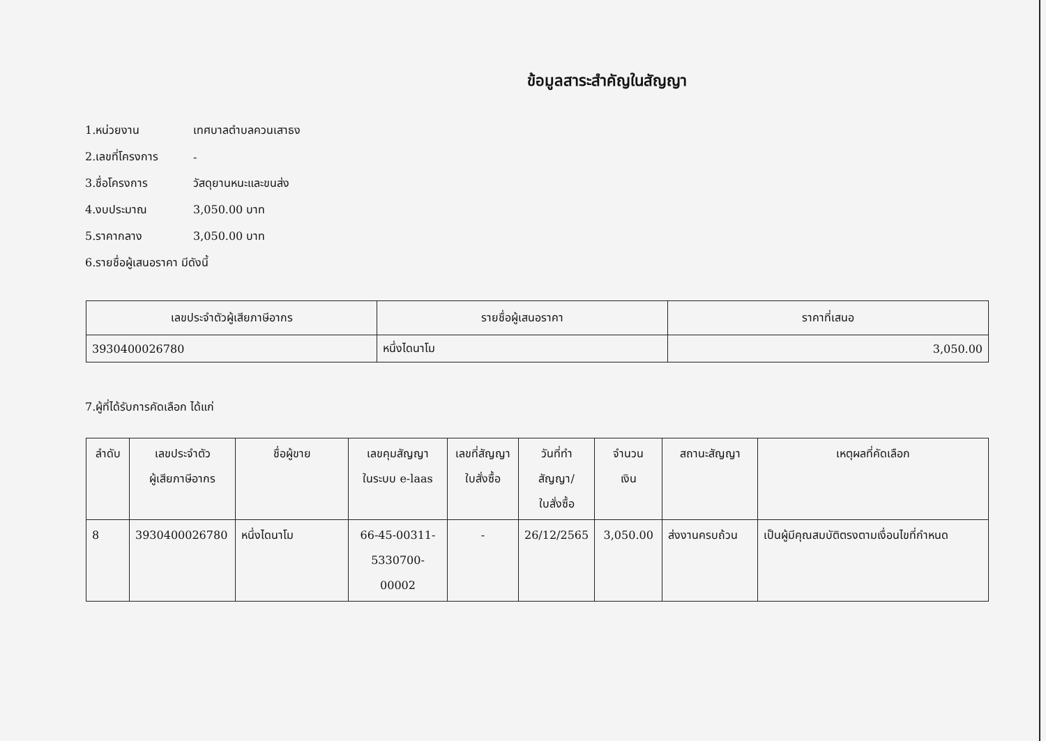ข้อมูลสาระสำคัญในสัญญา
1.หน่วยงาน เทศบาลตำบลควนเสาธง
2.เลขที่โครงการ -
3.ชื่อโครงการ วัสดุยานหนะและขนส่ง
4.งบประมาณ 3,050.00 บาท
5.ราคากลาง 3,050.00 บาท
6.รายชื่อผู้เสนอราคา มีดังนี้
| เลขประจำตัวผู้เสียภาษีอากร | รายชื่อผู้เสนอราคา | ราคาที่เสนอ |
| --- | --- | --- |
| 3930400026780 | หนึ่งไดนาโม | 3,050.00 |
7.ผู้ที่ได้รับการคัดเลือก ได้แก่
| ลำดับ | เลขประจำตัว ผู้เสียภาษีอากร | ชื่อผู้ขาย | เลขคุมสัญญา ในระบบ e-laas | เลขที่สัญญา ใบสั่งซื้อ | วันที่ทำ สัญญา/ ใบสั่งซื้อ | จำนวน เงิน | สถานะสัญญา | เหตุผลที่คัดเลือก |
| --- | --- | --- | --- | --- | --- | --- | --- | --- |
| 8 | 3930400026780 | หนึ่งไดนาโม | 66-45-00311- 5330700-00002 | - | 26/12/2565 | 3,050.00 | ส่งงานครบถ้วน | เป็นผู้มีคุณสมบัติตรงตามเงื่อนไขที่กำหนด |